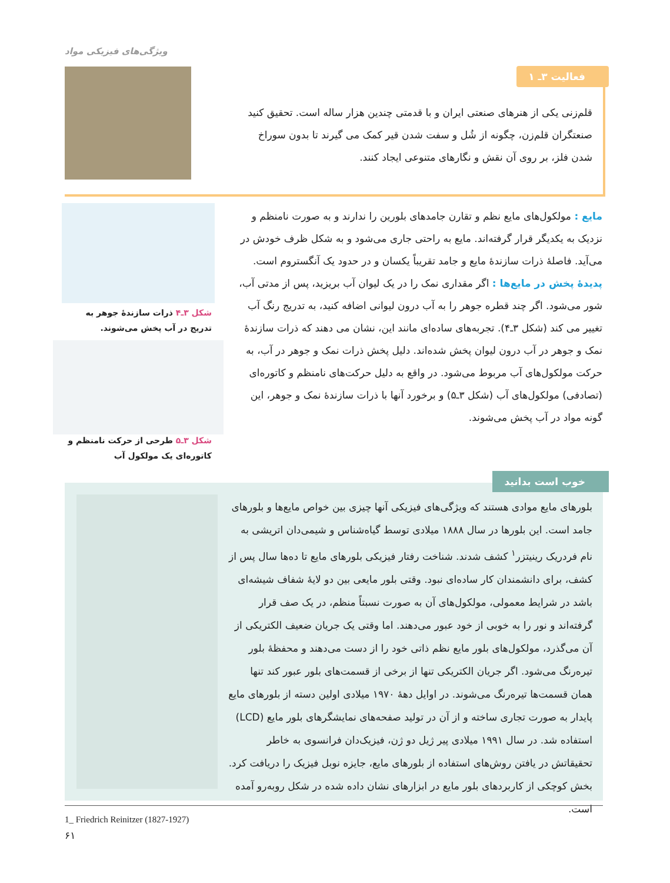ویژگی‌های فیزیکی مواد
فعالیت ۳ـ ۱
قلم‌زنی یکی از هنرهای صنعتی ایران و با قدمتی چندین هزار ساله است. تحقیق کنید صنعتگران قلم‌زن، چگونه از شُل و سفت شدن قیر کمک می گیرند تا بدون سوراخ شدن فلز، بر روی آن نقش و نگارهای متنوعی ایجاد کنند.
مایع : مولکول‌های مایع نظم و تقارن جامدهای بلورین را ندارند و به صورت نامنظم و نزدیک به یکدیگر قرار گرفته‌اند. مایع به راحتی جاری می‌شود و به شکل ظرف خودش در می‌آید. فاصلهٔ ذرات سازندهٔ مایع و جامد تقریباً یکسان و در حدود یک آنگستروم است.
پدیدهٔ پخش در مایع‌ها : اگر مقداری نمک را در یک لیوان آب بریزید، پس از مدتی آب، شور می‌شود. اگر چند قطره جوهر را به آب درون لیوانی اضافه کنید، به تدریج رنگ آب تغییر می کند (شکل ۳ـ۴). تجربه‌های ساده‌ای مانند این، نشان می دهند که ذرات سازندهٔ نمک و جوهر در آب درون لیوان پخش شده‌اند. دلیل پخش ذرات نمک و جوهر در آب، به حرکت مولکول‌های آب مربوط می‌شود. در واقع به دلیل حرکت‌های نامنظم و کاتوره‌ای (تصادفی) مولکول‌های آب (شکل ۳ـ۵) و برخورد آنها با ذرات سازندهٔ نمک و جوهر، این گونه مواد در آب پخش می‌شوند.
شکل ۳ـ۴ ذرات سازندهٔ جوهر به تدریج در آب پخش می‌شوند.
شکل ۳ـ۵ طرحی از حرکت نامنظم و کاتوره‌ای یک مولکول آب
خوب است بدانید
بلورهای مایع موادی هستند که ویژگی‌های فیزیکی آنها چیزی بین خواص مایع‌ها و بلورهای جامد است. این بلورها در سال ۱۸۸۸ میلادی توسط گیاه‌شناس و شیمی‌دان اتریشی به نام فردریک رینیتزر<sup>۱</sup> کشف شدند. شناخت رفتار فیزیکی بلورهای مایع تا ده‌ها سال پس از کشف، برای دانشمندان کار ساده‌ای نبود. وقتی بلور مایعی بین دو لایهٔ شفاف شیشه‌ای باشد در شرایط معمولی، مولکول‌های آن به صورت نسبتاً منظم، در یک صف قرار گرفته‌اند و نور را به خوبی از خود عبور می‌دهند. اما وقتی یک جریان ضعیف الکتریکی از آن می‌گذرد، مولکول‌های بلور مایع نظم ذاتی خود را از دست می‌دهند و محفظهٔ بلور تیره‌رنگ می‌شود. اگر جریان الکتریکی تنها از برخی از قسمت‌های بلور عبور کند تنها همان قسمت‌ها تیره‌رنگ می‌شوند. در اوایل دههٔ ۱۹۷۰ میلادی اولین دسته از بلورهای مایع پایدار به صورت تجاری ساخته و از آن در تولید صفحه‌های نمایشگرهای بلور مایع (LCD) استفاده شد. در سال ۱۹۹۱ میلادی پیر ژیل دو ژن، فیزیک‌دان فرانسوی به خاطر تحقیقاتش در یافتن روش‌های استفاده از بلورهای مایع، جایزه نوبل فیزیک را دریافت کرد. بخش کوچکی از کاربردهای بلور مایع در ابزارهای نشان داده شده در شکل روبه‌رو آمده است.
1_ Friedrich Reinitzer (1827-1927)
۶۱